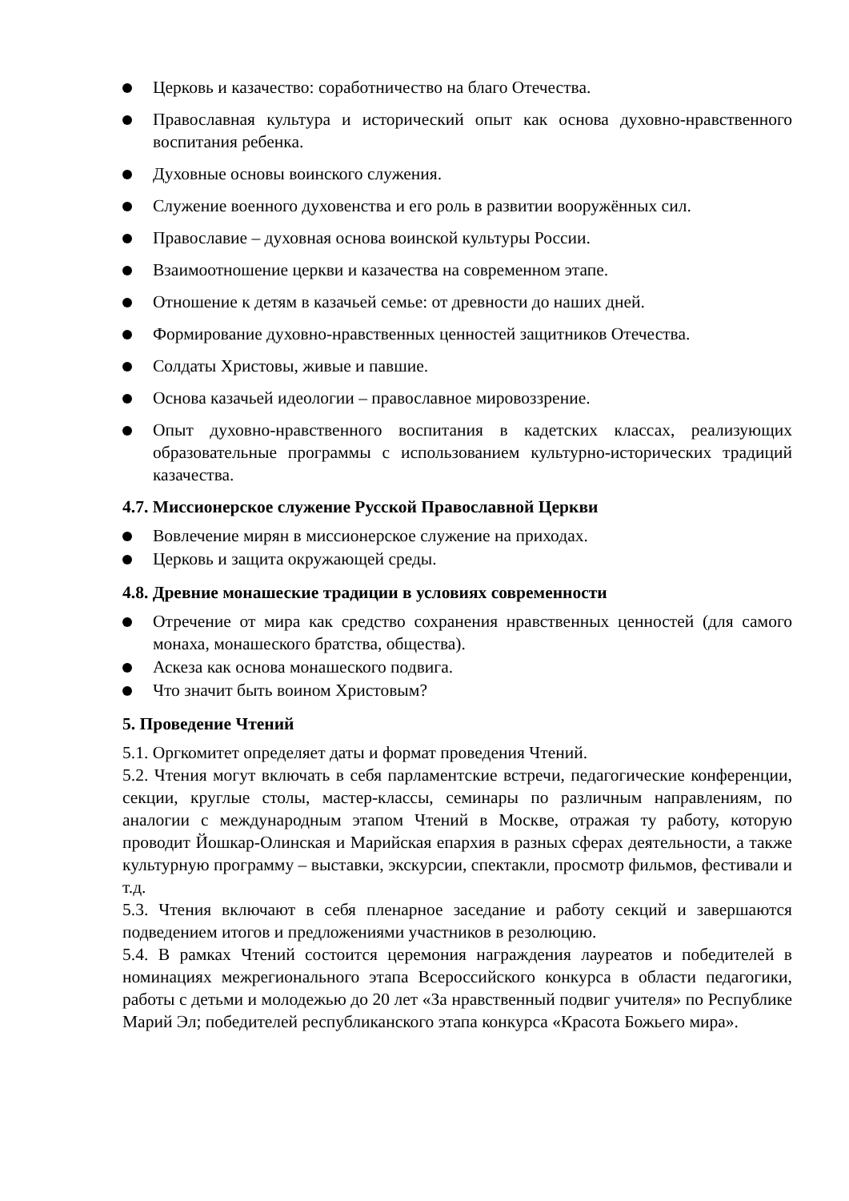Церковь и казачество: соработничество на благо Отечества.
Православная культура и исторический опыт как основа духовно-нравственного воспитания ребенка.
Духовные основы воинского служения.
Служение военного духовенства и его роль в развитии вооружённых сил.
Православие – духовная основа воинской культуры России.
Взаимоотношение церкви и казачества на современном этапе.
Отношение к детям в казачьей семье: от древности до наших дней.
Формирование духовно-нравственных ценностей защитников Отечества.
Солдаты Христовы, живые и павшие.
Основа казачьей идеологии – православное мировоззрение.
Опыт духовно-нравственного воспитания в кадетских классах, реализующих образовательные программы с использованием культурно-исторических традиций казачества.
4.7. Миссионерское служение Русской Православной Церкви
Вовлечение мирян в миссионерское служение на приходах.
Церковь и защита окружающей среды.
4.8. Древние монашеские традиции в условиях современности
Отречение от мира как средство сохранения нравственных ценностей (для самого монаха, монашеского братства, общества).
Аскеза как основа монашеского подвига.
Что значит быть воином Христовым?
5. Проведение Чтений
5.1. Оргкомитет определяет даты и формат проведения Чтений.
5.2. Чтения могут включать в себя парламентские встречи, педагогические конференции, секции, круглые столы, мастер-классы, семинары по различным направлениям, по аналогии с международным этапом Чтений в Москве, отражая ту работу, которую проводит Йошкар-Олинская и Марийская епархия в разных сферах деятельности, а также культурную программу – выставки, экскурсии, спектакли, просмотр фильмов, фестивали и т.д.
5.3. Чтения включают в себя пленарное заседание и работу секций и завершаются подведением итогов и предложениями участников в резолюцию.
5.4. В рамках Чтений состоится церемония награждения лауреатов и победителей в номинациях межрегионального этапа Всероссийского конкурса в области педагогики, работы с детьми и молодежью до 20 лет «За нравственный подвиг учителя» по Республике Марий Эл; победителей республиканского этапа конкурса «Красота Божьего мира».